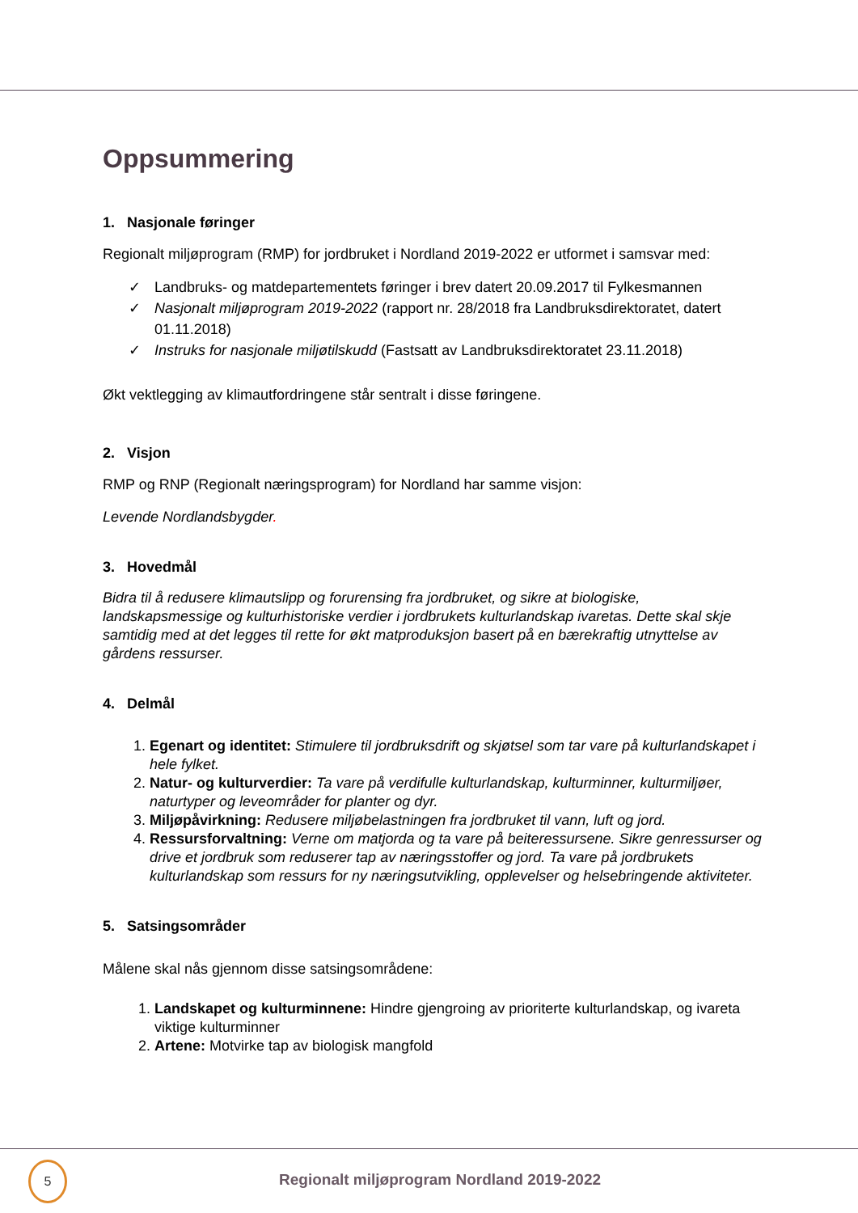Oppsummering
1. Nasjonale føringer
Regionalt miljøprogram (RMP) for jordbruket i Nordland 2019-2022 er utformet i samsvar med:
✓ Landbruks- og matdepartementets føringer i brev datert 20.09.2017 til Fylkesmannen
✓ Nasjonalt miljøprogram 2019-2022 (rapport nr. 28/2018 fra Landbruksdirektoratet, datert 01.11.2018)
✓ Instruks for nasjonale miljøtilskudd (Fastsatt av Landbruksdirektoratet 23.11.2018)
Økt vektlegging av klimautfordringene står sentralt i disse føringene.
2. Visjon
RMP og RNP (Regionalt næringsprogram) for Nordland har samme visjon:
Levende Nordlandsbygder.
3. Hovedmål
Bidra til å redusere klimautslipp og forurensing fra jordbruket, og sikre at biologiske, landskapsmessige og kulturhistoriske verdier i jordbrukets kulturlandskap ivaretas. Dette skal skje samtidig med at det legges til rette for økt matproduksjon basert på en bærekraftig utnyttelse av gårdens ressurser.
4. Delmål
1. Egenart og identitet: Stimulere til jordbruksdrift og skjøtsel som tar vare på kulturlandskapet i hele fylket.
2. Natur- og kulturverdier: Ta vare på verdifulle kulturlandskap, kulturminner, kulturmiljøer, naturtyper og leveområder for planter og dyr.
3. Miljøpåvirkning: Redusere miljøbelastningen fra jordbruket til vann, luft og jord.
4. Ressursforvaltning: Verne om matjorda og ta vare på beiteressursene. Sikre genressurser og drive et jordbruk som reduserer tap av næringsstoffer og jord. Ta vare på jordbrukets kulturlandskap som ressurs for ny næringsutvikling, opplevelser og helsebringende aktiviteter.
5. Satsingsområder
Målene skal nås gjennom disse satsingsområdene:
1. Landskapet og kulturminnene: Hindre gjengroing av prioriterte kulturlandskap, og ivareta viktige kulturminner
2. Artene: Motvirke tap av biologisk mangfold
5
Regionalt miljøprogram Nordland 2019-2022